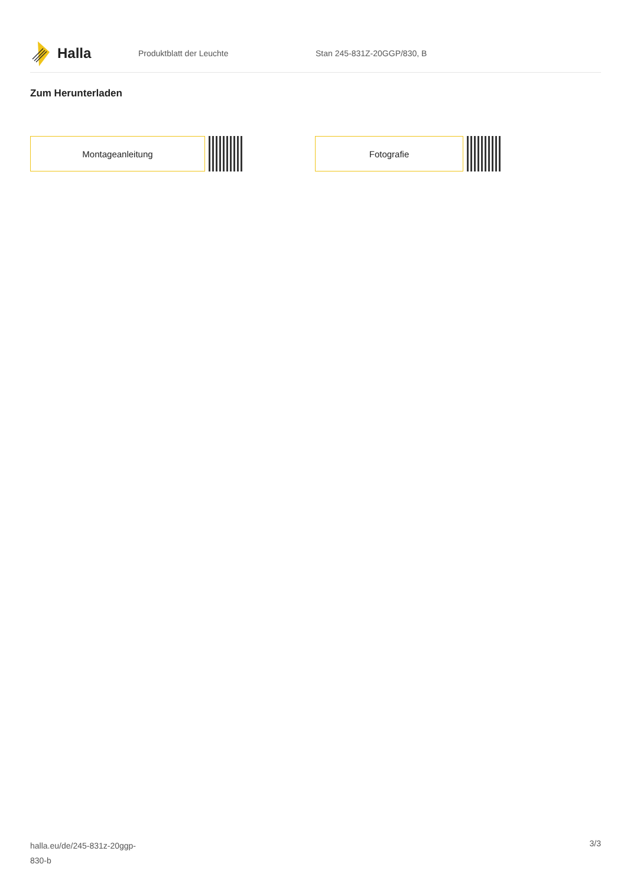Halla
Produktblatt der Leuchte Stan 245-831Z-20GGP/830, B
Zum Herunterladen
Montageanleitung Fotografie
halla.eu/de/245-831z-20ggp-
830-b
3/3